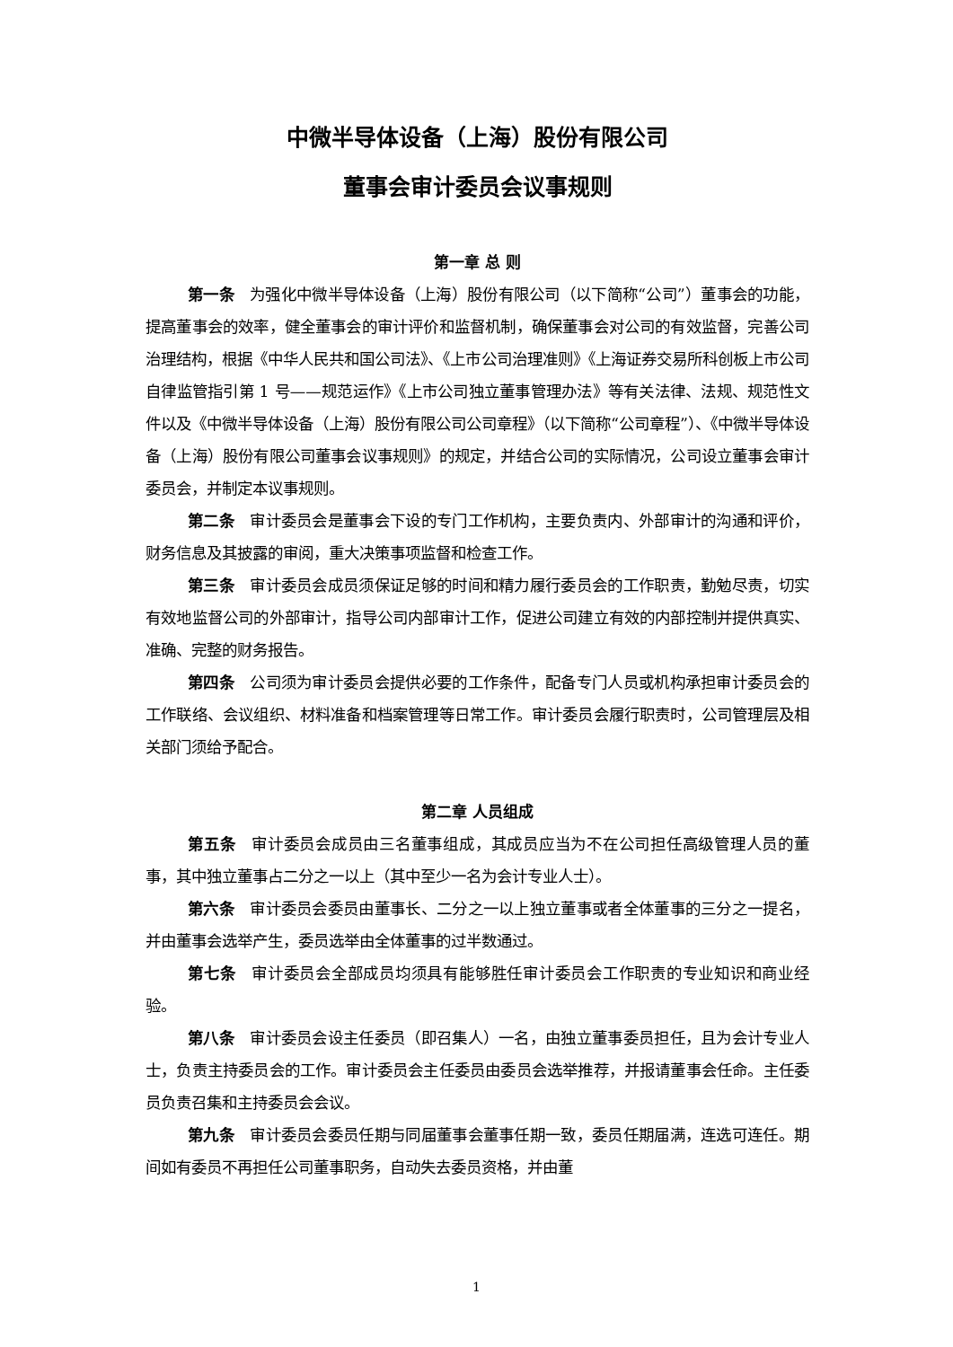中微半导体设备（上海）股份有限公司
董事会审计委员会议事规则
第一章 总 则
第一条　为强化中微半导体设备（上海）股份有限公司（以下简称“公司”）董事会的功能，提高董事会的效率，健全董事会的审计评价和监督机制，确保董事会对公司的有效监督，完善公司治理结构，根据《中华人民共和国公司法》、《上市公司治理准则》《上海证券交易所科创板上市公司自律监管指引第 1 号——规范运作》《上市公司独立董事管理办法》等有关法律、法规、规范性文件以及《中微半导体设备（上海）股份有限公司公司章程》（以下简称“公司章程”）、《中微半导体设备（上海）股份有限公司董事会议事规则》的规定，并结合公司的实际情况，公司设立董事会审计委员会，并制定本议事规则。
第二条　审计委员会是董事会下设的专门工作机构，主要负责内、外部审计的沟通和评价，财务信息及其披露的审阅，重大决策事项监督和检查工作。
第三条　审计委员会成员须保证足够的时间和精力履行委员会的工作职责，勤勉尽责，切实有效地监督公司的外部审计，指导公司内部审计工作，促进公司建立有效的内部控制并提供真实、准确、完整的财务报告。
第四条　公司须为审计委员会提供必要的工作条件，配备专门人员或机构承担审计委员会的工作联络、会议组织、材料准备和档案管理等日常工作。审计委员会履行职责时，公司管理层及相关部门须给予配合。
第二章 人员组成
第五条　审计委员会成员由三名董事组成，其成员应当为不在公司担任高级管理人员的董事，其中独立董事占二分之一以上（其中至少一名为会计专业人士）。
第六条　审计委员会委员由董事长、二分之一以上独立董事或者全体董事的三分之一提名，并由董事会选举产生，委员选举由全体董事的过半数通过。
第七条　审计委员会全部成员均须具有能够胜任审计委员会工作职责的专业知识和商业经验。
第八条　审计委员会设主任委员（即召集人）一名，由独立董事委员担任，且为会计专业人士，负责主持委员会的工作。审计委员会主任委员由委员会选举推荐，并报请董事会任命。主任委员负责召集和主持委员会会议。
第九条　审计委员会委员任期与同届董事会董事任期一致，委员任期届满，连选可连任。期间如有委员不再担任公司董事职务，自动失去委员资格，并由董
1